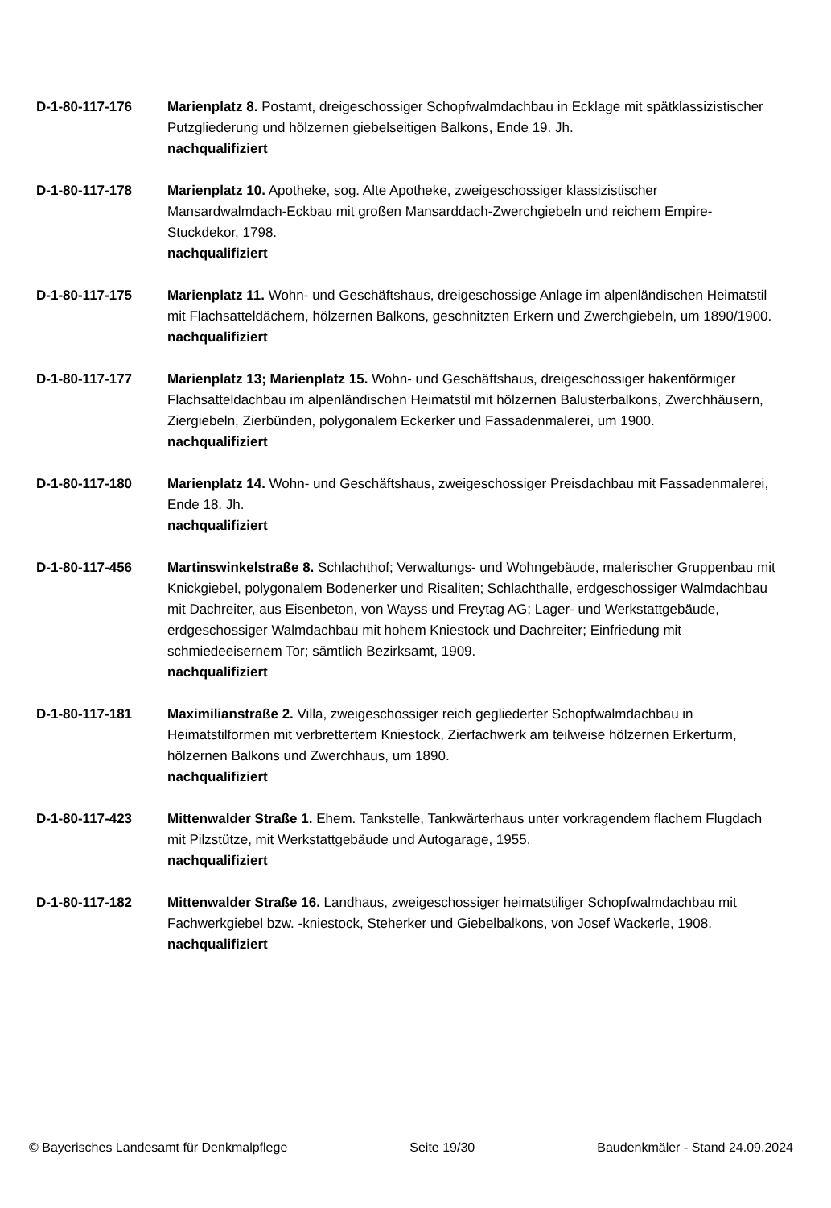D-1-80-117-176 Marienplatz 8. Postamt, dreigeschossiger Schopfwalmdachbau in Ecklage mit spätklassizistischer Putzgliederung und hölzernen giebelseitigen Balkons, Ende 19. Jh.
nachqualifiziert
D-1-80-117-178 Marienplatz 10. Apotheke, sog. Alte Apotheke, zweigeschossiger klassizistischer Mansardwalmdach-Eckbau mit großen Mansarddach-Zwerchgiebeln und reichem Empire-Stuckdekor, 1798.
nachqualifiziert
D-1-80-117-175 Marienplatz 11. Wohn- und Geschäftshaus, dreigeschossige Anlage im alpenländischen Heimatstil mit Flachsatteldächern, hölzernen Balkons, geschnitzten Erkern und Zwerchgiebeln, um 1890/1900.
nachqualifiziert
D-1-80-117-177 Marienplatz 13; Marienplatz 15. Wohn- und Geschäftshaus, dreigeschossiger hakenförmiger Flachsatteldachbau im alpenländischen Heimatstil mit hölzernen Balusterbalkons, Zwerchhäusern, Ziergiebeln, Zierbünden, polygonalem Eckerker und Fassadenmalerei, um 1900.
nachqualifiziert
D-1-80-117-180 Marienplatz 14. Wohn- und Geschäftshaus, zweigeschossiger Preisdachbau mit Fassadenmalerei, Ende 18. Jh.
nachqualifiziert
D-1-80-117-456 Martinswinkelstraße 8. Schlachthof; Verwaltungs- und Wohngebäude, malerischer Gruppenbau mit Knickgiebel, polygonalem Bodenerker und Risaliten; Schlachthalle, erdgeschossiger Walmdachbau mit Dachreiter, aus Eisenbeton, von Wayss und Freytag AG; Lager- und Werkstattgebäude, erdgeschossiger Walmdachbau mit hohem Kniestock und Dachreiter; Einfriedung mit schmiedeeisernem Tor; sämtlich Bezirksamt, 1909.
nachqualifiziert
D-1-80-117-181 Maximilianstraße 2. Villa, zweigeschossiger reich gegliederter Schopfwalmdachbau in Heimatstilformen mit verbrettertem Kniestock, Zierfachwerk am teilweise hölzernen Erkerturm, hölzernen Balkons und Zwerchhaus, um 1890.
nachqualifiziert
D-1-80-117-423 Mittenwalder Straße 1. Ehem. Tankstelle, Tankwärterhaus unter vorkragendem flachem Flugdach mit Pilzstütze, mit Werkstattgebäude und Autogarage, 1955.
nachqualifiziert
D-1-80-117-182 Mittenwalder Straße 16. Landhaus, zweigeschossiger heimatstiliger Schopfwalmdachbau mit Fachwerkgiebel bzw. -kniestock, Steherker und Giebelbalkons, von Josef Wackerle, 1908.
nachqualifiziert
© Bayerisches Landesamt für Denkmalpflege Seite 19/30 Baudenkmäler - Stand 24.09.2024